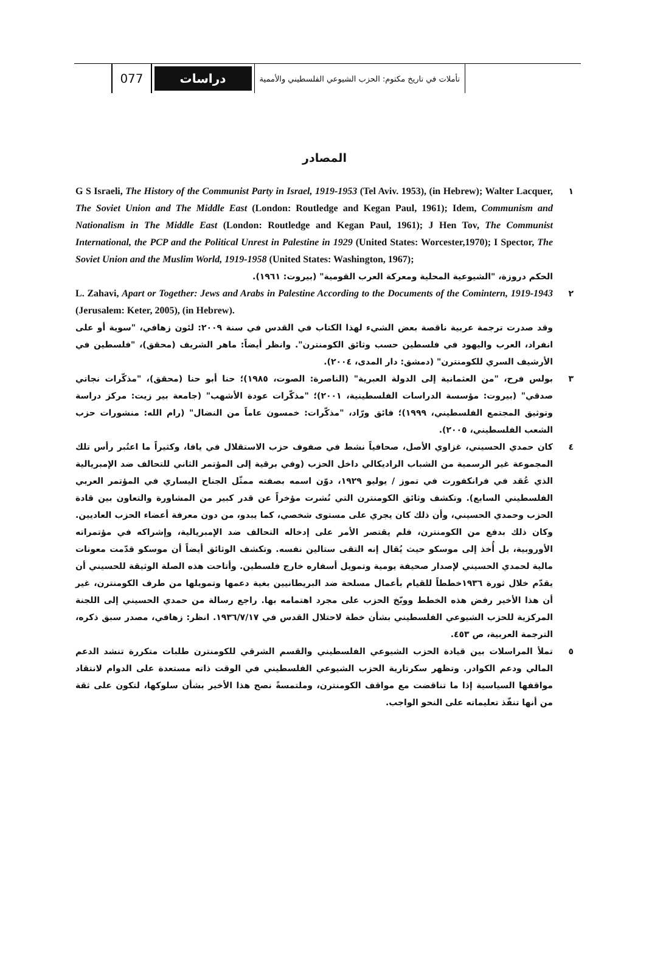تأملات في تاريخ مكتوم: الحزب الشيوعي الفلسطيني والأممية
دراسات
077
المصادر
١
G S Israeli, The History of the Communist Party in Israel, 1919-1953 (Tel Aviv. 1953), (in Hebrew); Walter Lacquer, The Soviet Union and The Middle East (London: Routledge and Kegan Paul, 1961); Idem, Communism and Nationalism in The Middle East (London: Routledge and Kegan Paul, 1961); J Hen Tov, The Communist International, the PCP and the Political Unrest in Palestine in 1929 (United States: Worcester,1970); I Spector, The Soviet Union and the Muslim World, 1919-1958 (United States: Washington, 1967);
الحكم دروزة، "الشيوعية المحلية ومعركة العرب القومية" (بيروت: ١٩٦١).
٢
L. Zahavi, Apart or Together: Jews and Arabs in Palestine According to the Documents of the Comintern, 1919-1943 (Jerusalem: Keter, 2005), (in Hebrew).
وقد صدرت ترجمة عربية ناقصة بعض الشيء لهذا الكتاب في القدس في سنة ٢٠٠٩: لئون زهافي، "سوية أو على انفراد، العرب واليهود في فلسطين حسب وثائق الكومنترن". وانظر أيضاً: ماهر الشريف (محقق)، "فلسطين في الأرشيف السري للكومنترن" (دمشق: دار المدى، ٢٠٠٤).
٣ بولس فرح، "من العثمانية إلى الدولة العبرية" (الناصرة: الصوت، ١٩٨٥)؛ حنا أبو حنا (محقق)، "مذكّرات نجاتي صدقي" (بيروت: مؤسسة الدراسات الفلسطينية، ٢٠٠١)؛ "مذكّرات عودة الأشهب" (جامعة بير زيت: مركز دراسة وتوثيق المجتمع الفلسطيني، ١٩٩٩)؛ فائق ورّاد، "مذكّرات: خمسون عاماً من النضال" (رام الله: منشورات حزب الشعب الفلسطيني، ٢٠٠٥).
٤ كان حمدي الحسيني، غزاوي الأصل، صحافياً نشط في صفوف حزب الاستقلال في يافا، وكثيراً ما اعتُبر رأس تلك المجموعة غير الرسمية من الشباب الراديكالي داخل الحزب (وفي برقية إلى المؤتمر الثاني للتحالف ضد الإمبريالية الذي عُقد في فرانكفورت في تموز / يوليو ١٩٢٩، دوّن اسمه بصفته ممثّل الجناح اليساري في المؤتمر العربي الفلسطيني السابع). وتكشف وثائق الكومنترن التي نُشرت مؤخراً عن قدر كبير من المشاورة والتعاون بين قادة الحزب وحمدي الحسيني، وأن ذلك كان يجري على مستوى شخصي، كما يبدو، من دون معرفة أعضاء الحزب العاديين. وكان ذلك بدفع من الكومنترن، فلم يقتصر الأمر على إدخاله التحالف ضد الإمبريالية، وإشراكه في مؤتمراته الأوروبية، بل أُخذ إلى موسكو حيث يُقال إنه التقى ستالين نفسه. وتكشف الوثائق أيضاً أن موسكو قدّمت معونات مالية لحمدي الحسيني لإصدار صحيفة يومية وتمويل أسفاره خارج فلسطين. وأتاحت هذه الصلة الوثيقة للحسيني أن يقدّم خلال ثورة ١٩٣٦خططاً للقيام بأعمال مسلحة ضد البريطانيين بغية دعمها وتمويلها من طرف الكومنترن، غير أن هذا الأخير رفض هذه الخطط ووبّخ الحزب على مجرد اهتمامه بها. راجع رسالة من حمدي الحسيني إلى اللجنة المركزية للحزب الشيوعي الفلسطيني بشأن خطة لاحتلال القدس في ١٩٣٦/٧/١٧. انظر: زهافي، مصدر سبق ذكره، الترجمة العربية، ص ٤٥٣.
٥ تملأ المراسلات بين قيادة الحزب الشيوعي الفلسطيني والقسم الشرقي للكومنترن طلبات متكررة تنشد الدعم المالي ودعم الكوادر. وتظهر سكرتارية الحزب الشيوعي الفلسطيني في الوقت ذاته مستعدة على الدوام لانتقاد مواقفها السياسية إذا ما تناقضت مع مواقف الكومنترن، وملتمسةً نصح هذا الأخير بشأن سلوكها، لتكون على ثقة من أنها تنفّذ تعليماته على النحو الواجب.